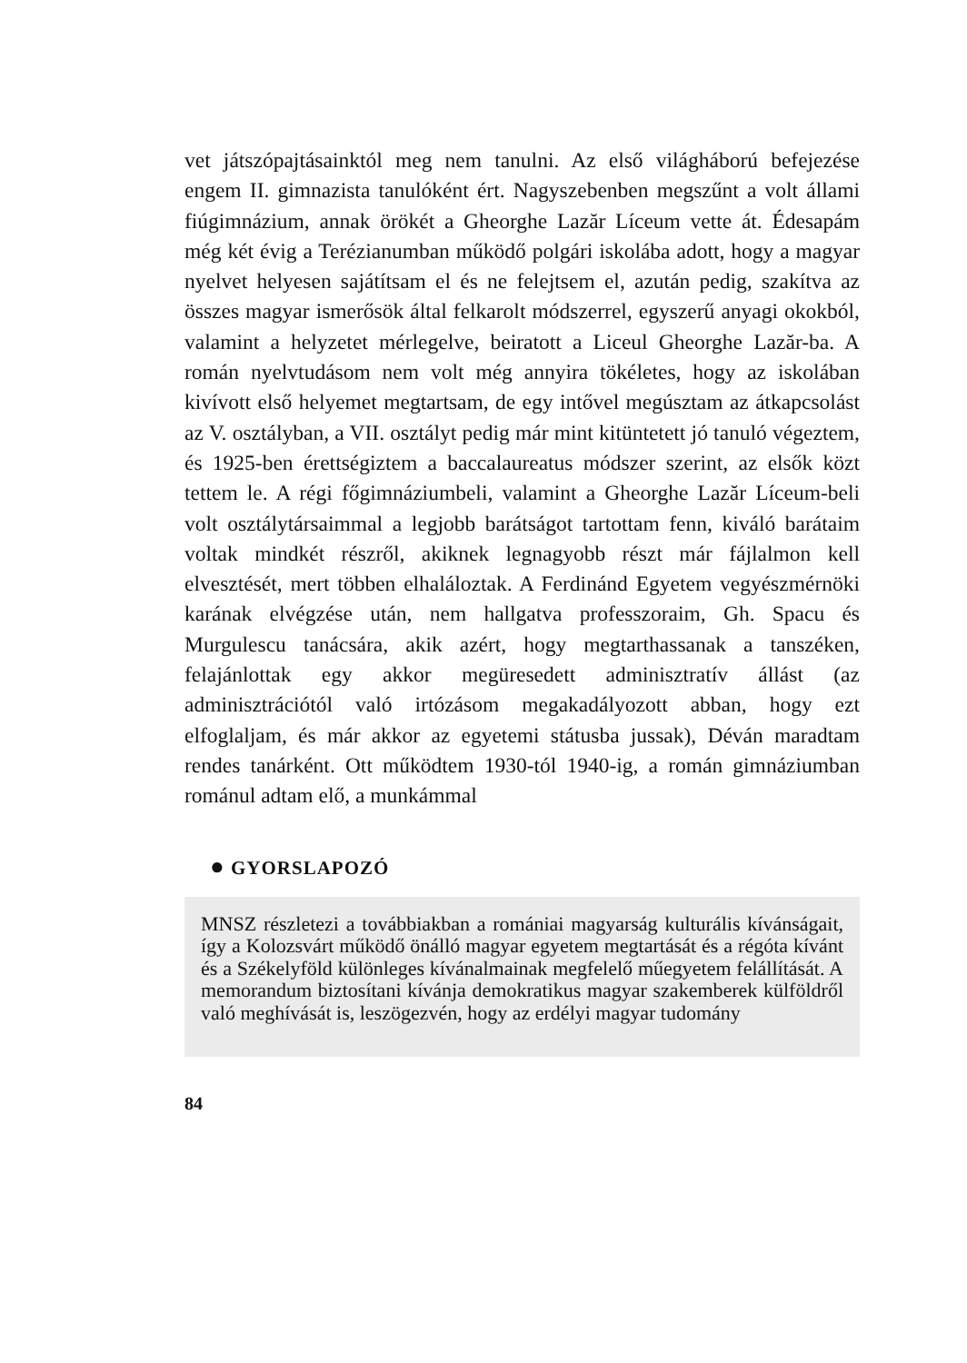vet játszópajtásainktól meg nem tanulni. Az első világháború befejezése engem II. gimnazista tanulóként ért. Nagyszebenben megszűnt a volt állami fiúgimnázium, annak örökét a Gheorghe Lazăr Líceum vette át. Édesapám még két évig a Terézianumban működő polgári iskolába adott, hogy a magyar nyelvet helyesen sajátítsam el és ne felejtsem el, azután pedig, szakítva az összes magyar ismerősök által felkarolt módszerrel, egyszerű anyagi okokból, valamint a helyzetet mérlegelve, beiratott a Liceul Gheorghe Lazăr-ba. A román nyelvtudásom nem volt még annyira tökéletes, hogy az iskolában kivívott első helyemet megtartsam, de egy intővel megúsztam az átkapcsolást az V. osztályban, a VII. osztályt pedig már mint kitüntetett jó tanuló végeztem, és 1925-ben érettségiztem a baccalaureatus módszer szerint, az elsők közt tettem le. A régi főgimnáziumbeli, valamint a Gheorghe Lazăr Líceum-beli volt osztálytársaimmal a legjobb barátságot tartottam fenn, kiváló barátaim voltak mindkét részről, akiknek legnagyobb részt már fájlalmon kell elvesztését, mert többen elhaláloztak. A Ferdinánd Egyetem vegyészmérnöki karának elvégzése után, nem hallgatva professzoraim, Gh. Spacu és Murgulescu tanácsára, akik azért, hogy megtarthassanak a tanszéken, felajánlottak egy akkor megüresedett adminisztratív állást (az adminisztrációtól való irtózásom megakadályozott abban, hogy ezt elfoglaljam, és már akkor az egyetemi státusba jussak), Déván maradtam rendes tanárként. Ott működtem 1930-tól 1940-ig, a román gimnáziumban románul adtam elő, a munkámmal
● GYORSLAPOZÓ
MNSZ részletezi a továbbiakban a romániai magyarság kulturális kívánságait, így a Kolozsvárt működő önálló magyar egyetem megtartását és a régóta kívánt és a Székelyföld különleges kívánalmainak megfelelő műegyetem felállítását. A memorandum biztosítani kívánja demokratikus magyar szakemberek külföldről való meghívását is, leszögezvén, hogy az erdélyi magyar tudomány
84